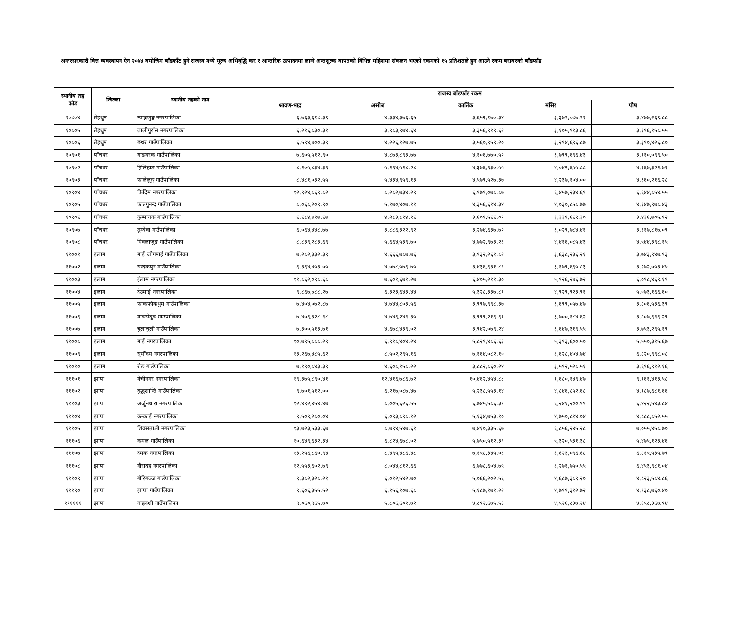अन्तरसरकारी वित्त व्यवस्थापन ऐन २०७४ बमोजिम बाँडफाँट हुने राजस्व मध्ये मूल्य अभिवृद्धि कर र आन्तरिक उत्पादनमा लाग्ने अन्तशुल्क बापतको विभिन्न महिनामा संकलन भएको रकमको १५ प्रतिशतले हुन आउने रकम बराबरको बाँडफाँड
| स्थानीय तह कोड | जिल्ला | स्थानीय तहको नाम | राजस्व बाँडफाँड रकम | | | | |
| --- | --- | --- | --- | --- | --- | --- | --- |
| | | | श्रावण-भाद्र | असोज | कार्तिक | मंसिर | पौष |
| १०८०४ | तेह्रथुम | म्याङ्गलुङ्ग नगरपालिका | ६,७६३,६१८.३९ | ४,३३४,३७६.६५ | ३,६५२,१७०.३४ | ३,३७९,०८७.९१ | ३,४७७,२६९.८८ |
| १०८०५ | तेह्रथुम | लालीगुराँस नगरपालिका | ६,२१६,८३०.३१ | ३,९८३,९७४.६४ | ३,३५६,९१९.६२ | ३,१०५,९१३.८६ | ३,१९६,१५८.५५ |
| १०८०६ | तेह्रथुम | छथर गाउँपालिका | ६,५९४,७००.३९ | ४,२२६,१२७.७५ | ३,५६०,९५९.२० | ३,२९४,६९६.८७ | ३,३९०,४२६.८० |
| १०९०१ | पाँचथर | याङवरक गाउँपालिका | ७,६०५,५१२.९० | ४,८७३,८९३.७७ | ४,१०६,७७०.५२ | ३,७९९,६९६.४३ | ३,९१०,०९९.५० |
| १०९०२ | पाँचथर | हिलिहाङ गाउँपालिका | ८,१०५,८३४.३९ | ५,१९४,५१८.२८ | ४,३७६,९३०.५५ | ४,०४९,६५५.८८ | ४,१६७,३२१.७१ |
| १०९०३ | पाँचथर | फालेलुङ्ग गाउँपालिका | ८,४८१,०३२.५५ | ५,४३४,९५९.१३ | ४,५७९,५२७.३७ | ४,२३७,१०४.०० | ४,३६०,२१६.२८ |
| १०९०४ | पाँचथर | फिदिम नगरपालिका | १२,९२४,८६९.८२ | ८,२८२,७३४.२९ | ६,९७९,०७८.८७ | ६,४५७,२३४.६९ | ६,६४४,८५४.५५ |
| १०९०५ | पाँचथर | फाल्गुनन्द गाउँपालिका | ८,०६८,२०९.९० | ५,१७०,४०७.११ | ४,३५६,६१४.३४ | ४,०३०,८५८.७७ | ४,१४७,९७८.४३ |
| १०९०६ | पाँचथर | कुम्मायक गाउँपालिका | ६,६८४,७१७.६७ | ४,२८३,८१४.१६ | ३,६०९,५६६.०९ | ३,३३९,६६९.३० | ३,४३६,७०५.९२ |
| १०९०७ | पाँचथर | तुम्बेवा गाउँपालिका | ६,०६४,४४८.७७ | ३,८८६,३२२.९२ | ३,२७४,६३७.७२ | ३,०२९,७८४.४१ | ३,११७,८१७.०९ |
| १०९०८ | पाँचथर | मिक्लाजुङ गाउँपालिका | ८,८३९,२८३.६९ | ५,६६४,५३९.७० | ४,७७२,९७३.२६ | ४,४१६,०८५.४३ | ४,५४४,३९८.१५ |
| ११००१ | इलाम | माई जोगमाई गाउँपालिका | ७,२८२,३३२.३९ | ४,६६६,७८७.७६ | ३,९३२,२६१.८२ | ३,६३८,२३६.२१ | ३,७४३,९४७.९३ |
| ११००२ | इलाम | सन्दकपुर गाउँपालिका | ६,३६४,४५३.०५ | ४,०७८,५७६.७५ | ३,४३६,६३१.८९ | ३,१७९,६६५.८३ | ३,२७२,०५३.४५ |
| ११००३ | इलाम | ईलाम नगरपालिका | ११,८६२,०९८.६८ | ७,६०१,६७१.२७ | ६,४०५,२११.३० | ५,९२६,२७६.७२ | ६,०९८,४६९.१९ |
| ११००४ | इलाम | देउमाई नगरपालिका | ९,८६७,७८८.२७ | ६,३२३,६४३.४४ | ५,३२८,३३७.८१ | ४,९२९,९२३.९१ | ५,०७३,१६६.६० |
| ११००५ | इलाम | फाकफोकथुम गाउँपालिका | ७,४०४,०७२.८७ | ४,७४४,८०३.५६ | ३,९९७,९९८.३७ | ३,६९९,०५७.४७ | ३,८०६,५३६.३९ |
| ११००६ | इलाम | माङसेबुङ गाउपालिका | ७,४०६,३२८.९८ | ४,७४६,२४९.३५ | ३,९९९,२१६.६१ | ३,७००,१८४.६२ | ३,८०७,६९६.२९ |
| ११००७ | इलाम | चुलाचुली गाउँपालिका | ७,३००,५१३.७१ | ४,६७८,४३९.०२ | ३,९४२,०७९.२४ | ३,६४७,३१९.५५ | ३,७५३,२९५.१९ |
| ११००८ | इलाम | माई नगरपालिका | १०,७९५,८८८.२९ | ६,९१८,४०४.२४ | ५,८२९,४८६.६३ | ५,३९३,६००.५० | ५,५५०,३१५.६७ |
| ११००९ | इलाम | सूर्योदय नगरपालिका | १३,२६७,४८५.६२ | ८,५०२,२९५.१६ | ७,१६४,०८२.१० | ६,६२८,४०४.७४ | ६,८२०,९९८.०८ |
| ११०१० | इलाम | रोङ गाउँपालिका | ७,१९०,८४३.३९ | ४,६०८,१५८.२२ | ३,८८२,८६०.२४ | ३,५९२,५२८.५१ | ३,६९६,९१२.१६ |
| १११०१ | झापा | मेचीनगर नगरपालिका | १९,३७५,८९०.४१ | १२,४१६,७८६.७२ | १०,४६२,४५४.८८ | ९,६८०,१४९.४७ | ९,९६१,४१३.५८ |
| १११०२ | झापा | बुद्धशान्ति गाउँपालिका | ९,७०१,५१२.०० | ६,२१७,०८७.४७ | ५,२३८,५५३.१४ | ४,८४६,८५२.६८ | ४,९८७,६८१.६६ |
| १११०३ | झापा | अर्जुनधारा नगरपालिका | १२,४९२,४५४.४७ | ८,००५,६२६.५५ | ६,७४५,५८६.३१ | ६,२४१,२००.९९ | ६,४२२,५४३.८४ |
| १११०४ | झापा | कन्काई नगरपालिका | ९,५०९,२८०.०४ | ६,०९३,८९८.१२ | ५,१३४,७५३.१० | ४,७५०,८१४.०४ | ४,८८८,८५२.५५ |
| १११०५ | झापा | शिवसताक्षी नगरपालिका | १३,७२३,५३३.६७ | ८,७९४,५४७.६१ | ७,४१०,३३५.६७ | ६,८५६,२४५.२८ | ७,०५५,४५८.७० |
| १११०६ | झापा | कमल गाउँपालिका | १०,६४९,६३२.३४ | ६,८२४,६७८.०२ | ५,७५०,५१२.३९ | ५,३२०,५३१.३८ | ५,४७५,१२३.४६ |
| १११०७ | झापा | दमक नगरपालिका | १३,२५६,८६०.९४ | ८,४९५,४८६.४८ | ७,१५८,३४५.०६ | ६,६२३,०९६.६८ | ६,८१५,५३५.७९ |
| १११०८ | झापा | गौरादह नगरपालिका | १२,५५३,६०२.७९ | ८,०४४,८१२.६६ | ६,७७८,६०४.७५ | ६,२७१,७५०.५५ | ६,४५३,९८१.०४ |
| १११०९ | झापा | गौरिगञ्ज गाउँपालिका | ९,३८२,३२८.२१ | ६,०१२,५४२.७० | ५,०६६,२०२.५६ | ४,६८७,३८९.२० | ४,८२३,५८४.८६ |
| १११९० | झापा | झापा गाउँपालिका | ९,६०६,३५५.५२ | ६,१५६,१०७.६८ | ५,१८७,१७१.२२ | ४,७९९,३१२.७२ | ४,९३८,७६०.४० |
| ११११११ | झापा | बाह्रदशी गाउँपालिका | ९,०६०,९६५.७० | ५,८०६,६०१.७२ | ४,८९२,६७५.५३ | ४,५२६,८३७.२४ | ४,६५८,३६७.९४ |